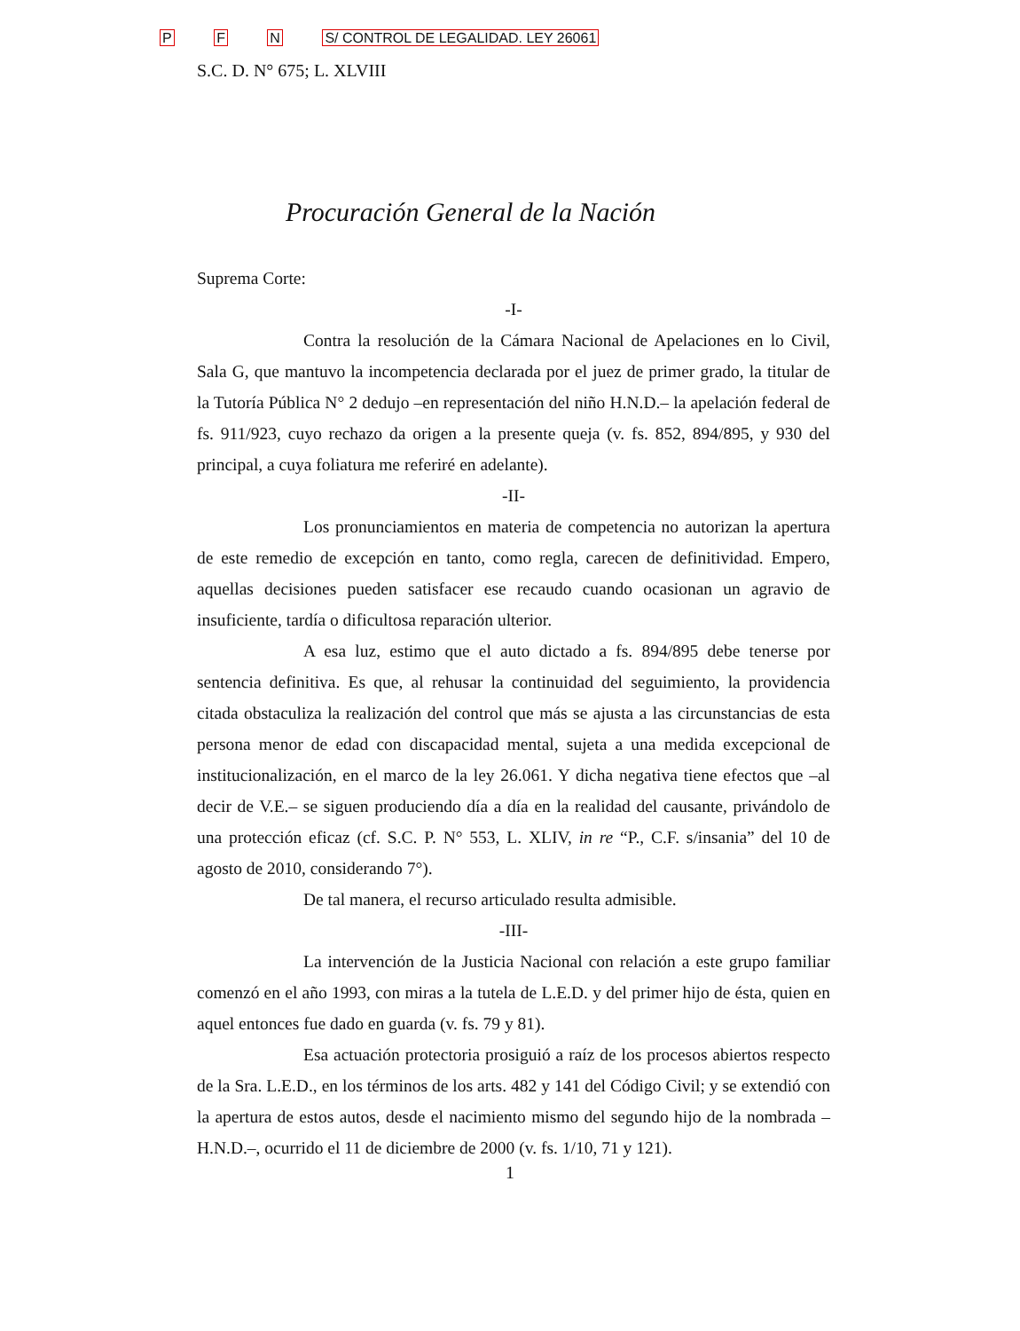P F N S/ CONTROL DE LEGALIDAD. LEY 26061
S.C. D. N° 675; L. XLVIII
Procuración General de la Nación
Suprema Corte:
-I-
Contra la resolución de la Cámara Nacional de Apelaciones en lo Civil, Sala G, que mantuvo la incompetencia declarada por el juez de primer grado, la titular de la Tutoría Pública N° 2 dedujo –en representación del niño H.N.D.– la apelación federal de fs. 911/923, cuyo rechazo da origen a la presente queja (v. fs. 852, 894/895, y 930 del principal, a cuya foliatura me referiré en adelante).
-II-
Los pronunciamientos en materia de competencia no autorizan la apertura de este remedio de excepción en tanto, como regla, carecen de definitividad. Empero, aquellas decisiones pueden satisfacer ese recaudo cuando ocasionan un agravio de insuficiente, tardía o dificultosa reparación ulterior.
A esa luz, estimo que el auto dictado a fs. 894/895 debe tenerse por sentencia definitiva. Es que, al rehusar la continuidad del seguimiento, la providencia citada obstaculiza la realización del control que más se ajusta a las circunstancias de esta persona menor de edad con discapacidad mental, sujeta a una medida excepcional de institucionalización, en el marco de la ley 26.061. Y dicha negativa tiene efectos que –al decir de V.E.– se siguen produciendo día a día en la realidad del causante, privándolo de una protección eficaz (cf. S.C. P. N° 553, L. XLIV, in re “P., C.F. s/insania” del 10 de agosto de 2010, considerando 7°).
De tal manera, el recurso articulado resulta admisible.
-III-
La intervención de la Justicia Nacional con relación a este grupo familiar comenzó en el año 1993, con miras a la tutela de L.E.D. y del primer hijo de ésta, quien en aquel entonces fue dado en guarda (v. fs. 79 y 81).
Esa actuación protectoria prosiguió a raíz de los procesos abiertos respecto de la Sra. L.E.D., en los términos de los arts. 482 y 141 del Código Civil; y se extendió con la apertura de estos autos, desde el nacimiento mismo del segundo hijo de la nombrada –H.N.D.–, ocurrido el 11 de diciembre de 2000 (v. fs. 1/10, 71 y 121).
1